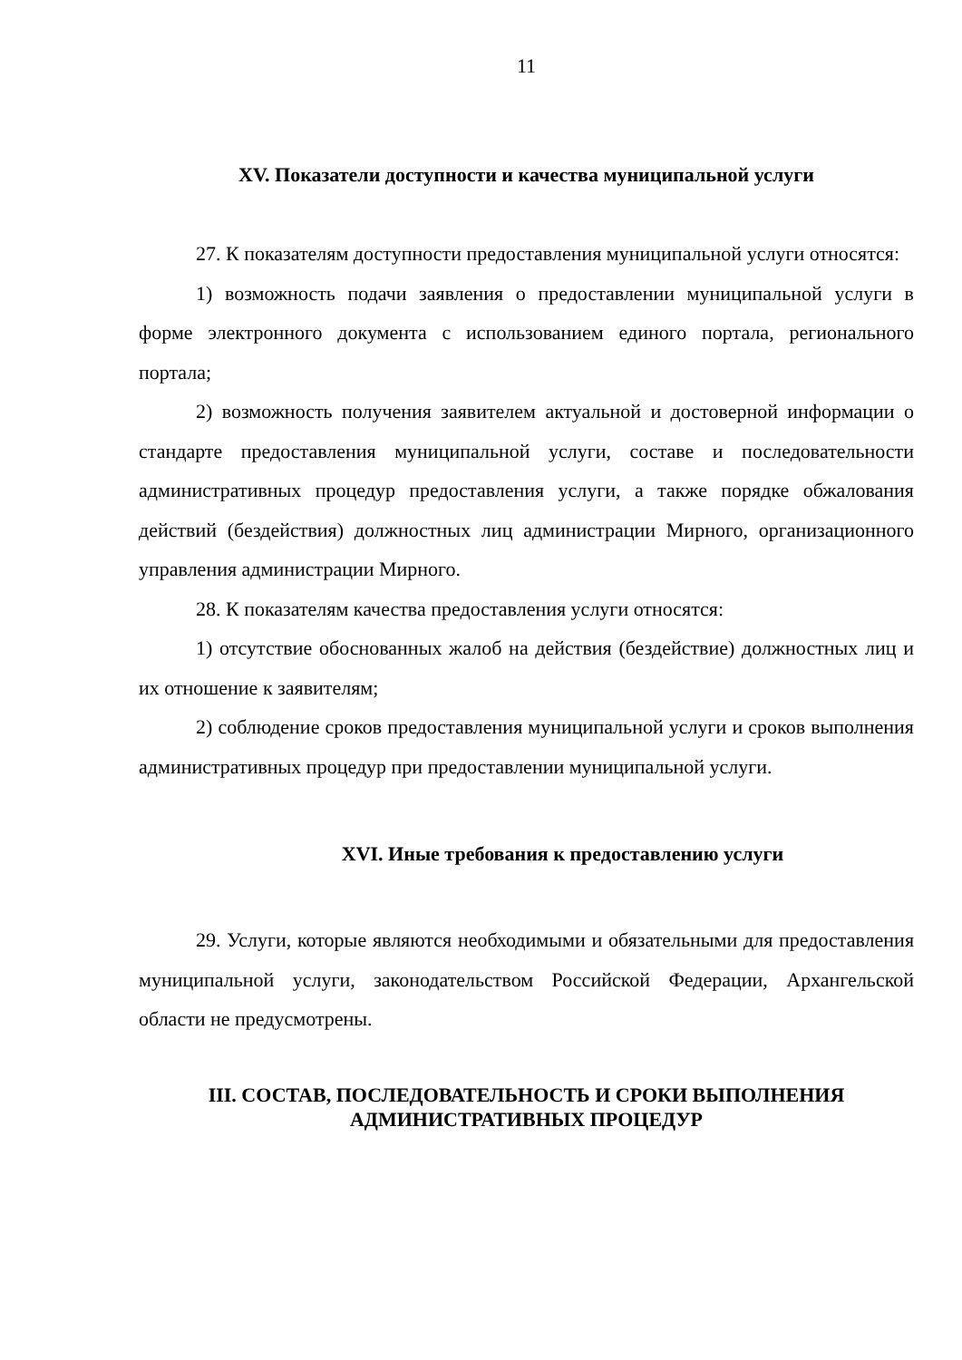11
XV. Показатели доступности и качества муниципальной услуги
27. К показателям доступности предоставления муниципальной услуги относятся:
1) возможность подачи заявления о предоставлении муниципальной услуги в форме электронного документа с использованием единого портала, регионального портала;
2) возможность получения заявителем актуальной и достоверной информации о стандарте предоставления муниципальной услуги, составе и последовательности административных процедур предоставления услуги, а также порядке обжалования действий (бездействия) должностных лиц администрации Мирного, организационного управления администрации Мирного.
28. К показателям качества предоставления услуги относятся:
1) отсутствие обоснованных жалоб на действия (бездействие) должностных лиц и их отношение к заявителям;
2) соблюдение сроков предоставления муниципальной услуги и сроков выполнения административных процедур при предоставлении муниципальной услуги.
XVI. Иные требования к предоставлению услуги
29. Услуги, которые являются необходимыми и обязательными для предоставления муниципальной услуги, законодательством Российской Федерации, Архангельской области не предусмотрены.
III. СОСТАВ, ПОСЛЕДОВАТЕЛЬНОСТЬ И СРОКИ ВЫПОЛНЕНИЯ
АДМИНИСТРАТИВНЫХ ПРОЦЕДУР